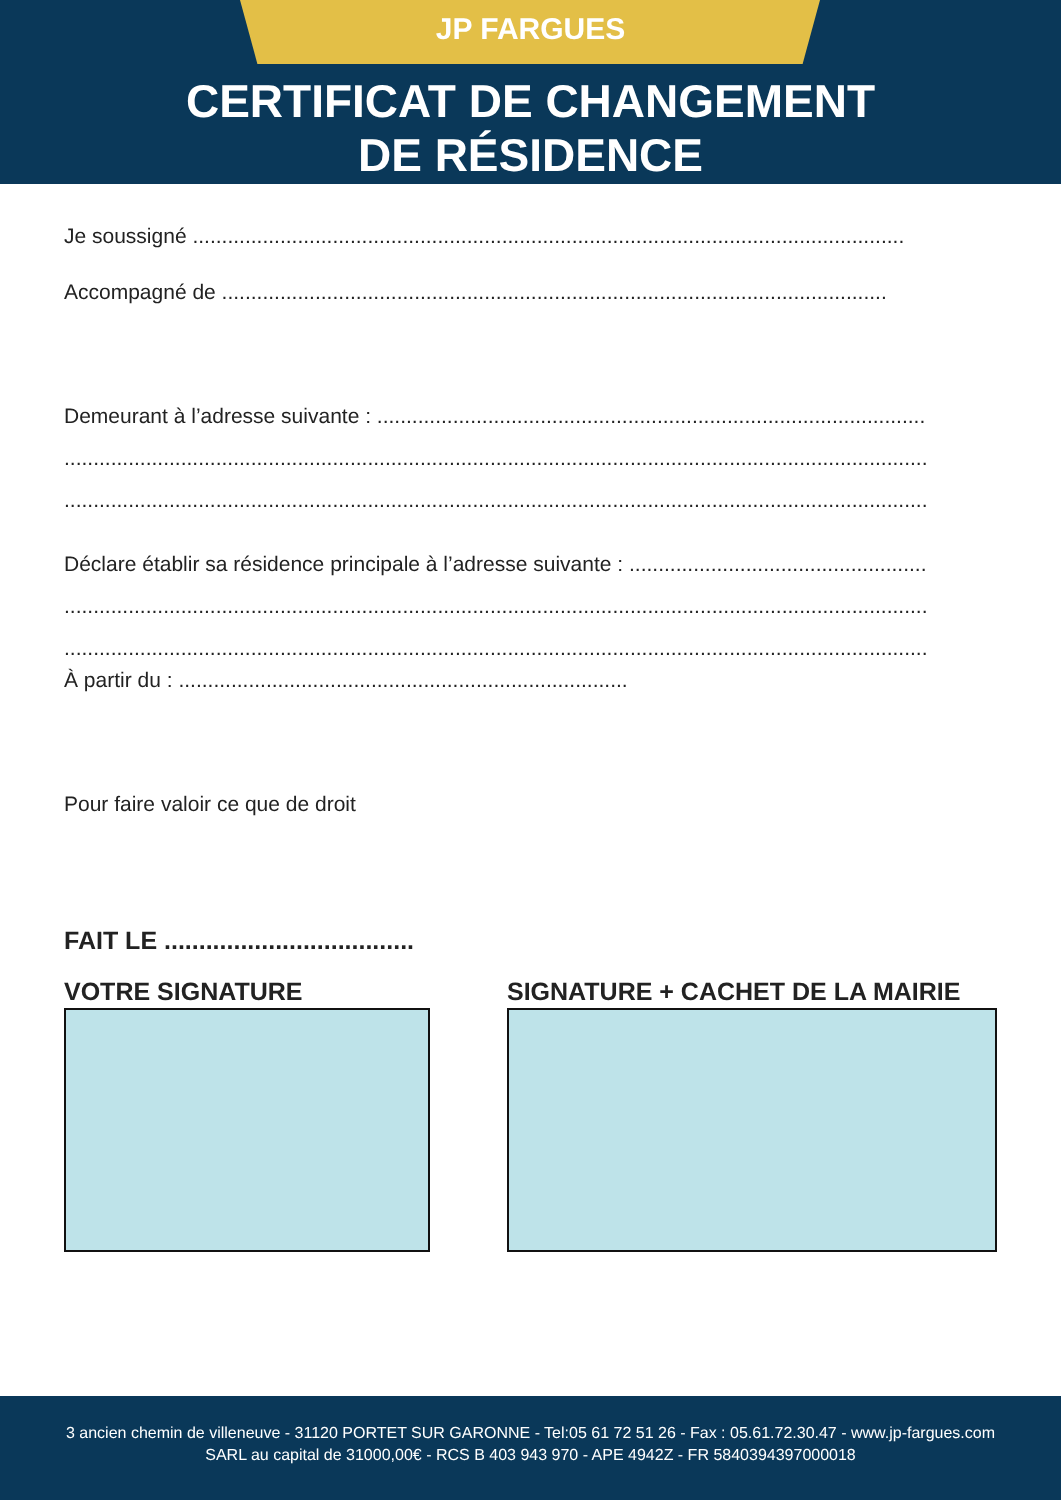JP FARGUES
CERTIFICAT DE CHANGEMENT
DE RÉSIDENCE
Je soussigné ..........................................................................................................................
Accompagné de ..................................................................................................................
Demeurant à l’adresse suivante : ..............................................................................................
....................................................................................................................................................
....................................................................................................................................................
Déclare établir sa résidence principale à l’adresse suivante : ...................................................
....................................................................................................................................................
....................................................................................................................................................
À partir du : .............................................................................
Pour faire valoir ce que de droit
FAIT LE ....................................
VOTRE SIGNATURE SIGNATURE + CACHET DE LA MAIRIE
3 ancien chemin de villeneuve - 31120 PORTET SUR GARONNE - Tel:05 61 72 51 26 - Fax : 05.61.72.30.47 - www.jp-fargues.com
SARL au capital de 31000,00€ - RCS B 403 943 970 - APE 4942Z - FR 5840394397000018